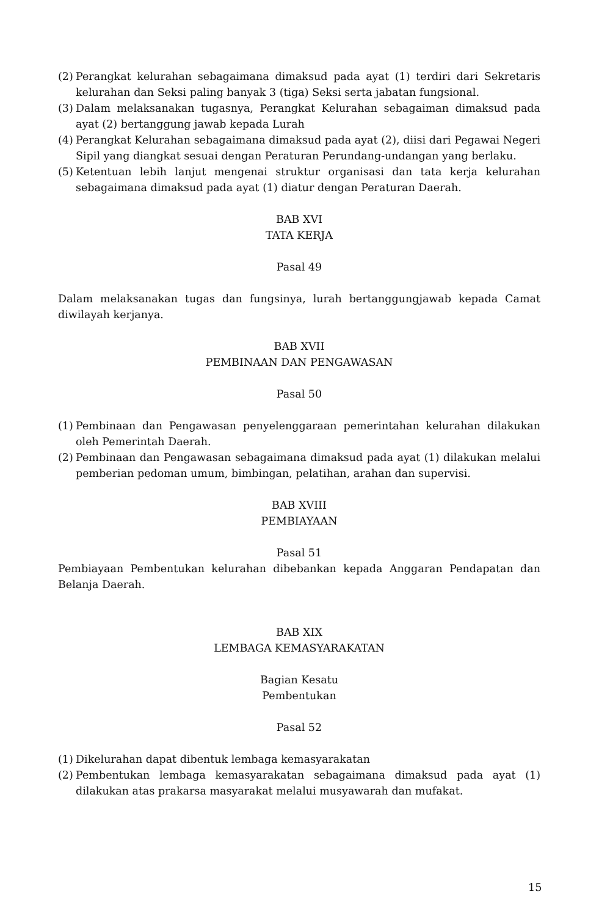(2) Perangkat kelurahan sebagaimana dimaksud pada ayat (1) terdiri dari Sekretaris kelurahan dan Seksi paling banyak 3 (tiga) Seksi serta jabatan fungsional.
(3) Dalam melaksanakan tugasnya, Perangkat Kelurahan sebagaiman dimaksud pada ayat (2) bertanggung jawab kepada Lurah
(4) Perangkat Kelurahan sebagaimana dimaksud pada ayat (2), diisi dari Pegawai Negeri Sipil yang diangkat sesuai dengan Peraturan Perundang-undangan yang berlaku.
(5) Ketentuan lebih lanjut mengenai struktur organisasi dan tata kerja kelurahan sebagaimana dimaksud pada ayat (1) diatur dengan Peraturan Daerah.
BAB XVI
TATA KERJA
Pasal 49
Dalam melaksanakan tugas dan fungsinya, lurah bertanggungjawab kepada Camat diwilayah kerjanya.
BAB XVII
PEMBINAAN DAN PENGAWASAN
Pasal 50
(1) Pembinaan dan Pengawasan penyelenggaraan pemerintahan kelurahan dilakukan oleh Pemerintah Daerah.
(2) Pembinaan dan Pengawasan sebagaimana dimaksud pada ayat (1) dilakukan melalui pemberian pedoman umum, bimbingan, pelatihan, arahan dan supervisi.
BAB XVIII
PEMBIAYAAN
Pasal 51
Pembiayaan Pembentukan kelurahan dibebankan kepada Anggaran Pendapatan dan Belanja Daerah.
BAB XIX
LEMBAGA KEMASYARAKATAN
Bagian Kesatu
Pembentukan
Pasal 52
(1) Dikelurahan dapat dibentuk lembaga kemasyarakatan
(2) Pembentukan lembaga kemasyarakatan sebagaimana dimaksud pada ayat (1) dilakukan atas prakarsa masyarakat melalui musyawarah dan mufakat.
15